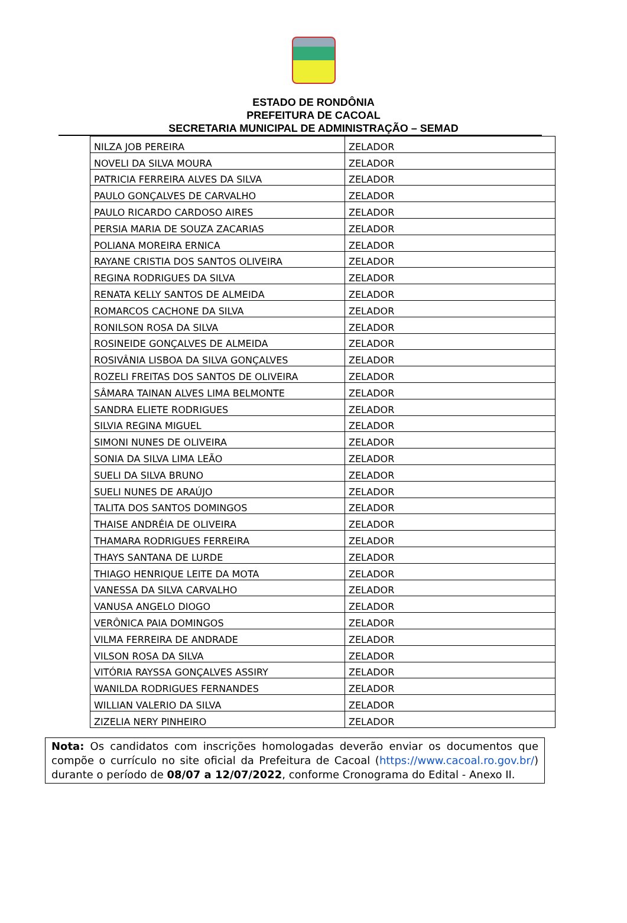ESTADO DE RONDÔNIA
PREFEITURA DE CACOAL
SECRETARIA MUNICIPAL DE ADMINISTRAÇÃO – SEMAD
| NILZA JOB PEREIRA | ZELADOR |
| NOVELI DA SILVA MOURA | ZELADOR |
| PATRICIA FERREIRA ALVES DA SILVA | ZELADOR |
| PAULO GONÇALVES DE CARVALHO | ZELADOR |
| PAULO RICARDO CARDOSO AIRES | ZELADOR |
| PERSIA MARIA DE SOUZA ZACARIAS | ZELADOR |
| POLIANA MOREIRA ERNICA | ZELADOR |
| RAYANE CRISTIA DOS SANTOS OLIVEIRA | ZELADOR |
| REGINA RODRIGUES DA SILVA | ZELADOR |
| RENATA KELLY SANTOS DE ALMEIDA | ZELADOR |
| ROMARCOS CACHONE DA SILVA | ZELADOR |
| RONILSON ROSA DA SILVA | ZELADOR |
| ROSINEIDE GONÇALVES DE ALMEIDA | ZELADOR |
| ROSIVÂNIA LISBOA DA SILVA GONÇALVES | ZELADOR |
| ROZELI FREITAS DOS SANTOS DE OLIVEIRA | ZELADOR |
| SÂMARA TAINAN ALVES LIMA BELMONTE | ZELADOR |
| SANDRA ELIETE RODRIGUES | ZELADOR |
| SILVIA REGINA MIGUEL | ZELADOR |
| SIMONI NUNES DE OLIVEIRA | ZELADOR |
| SONIA DA SILVA LIMA LEÃO | ZELADOR |
| SUELI DA SILVA BRUNO | ZELADOR |
| SUELI NUNES DE ARAÚJO | ZELADOR |
| TALITA DOS SANTOS DOMINGOS | ZELADOR |
| THAISE ANDRÉIA DE OLIVEIRA | ZELADOR |
| THAMARA RODRIGUES FERREIRA | ZELADOR |
| THAYS SANTANA DE LURDE | ZELADOR |
| THIAGO HENRIQUE LEITE DA MOTA | ZELADOR |
| VANESSA DA SILVA CARVALHO | ZELADOR |
| VANUSA ANGELO DIOGO | ZELADOR |
| VERÔNICA PAIA DOMINGOS | ZELADOR |
| VILMA FERREIRA DE ANDRADE | ZELADOR |
| VILSON ROSA DA SILVA | ZELADOR |
| VITÓRIA RAYSSA GONÇALVES ASSIRY | ZELADOR |
| WANILDA RODRIGUES FERNANDES | ZELADOR |
| WILLIAN VALERIO DA SILVA | ZELADOR |
| ZIZELIA NERY PINHEIRO | ZELADOR |
Nota: Os candidatos com inscrições homologadas deverão enviar os documentos que compõe o currículo no site oficial da Prefeitura de Cacoal (https://www.cacoal.ro.gov.br/) durante o período de 08/07 a 12/07/2022, conforme Cronograma do Edital - Anexo II.